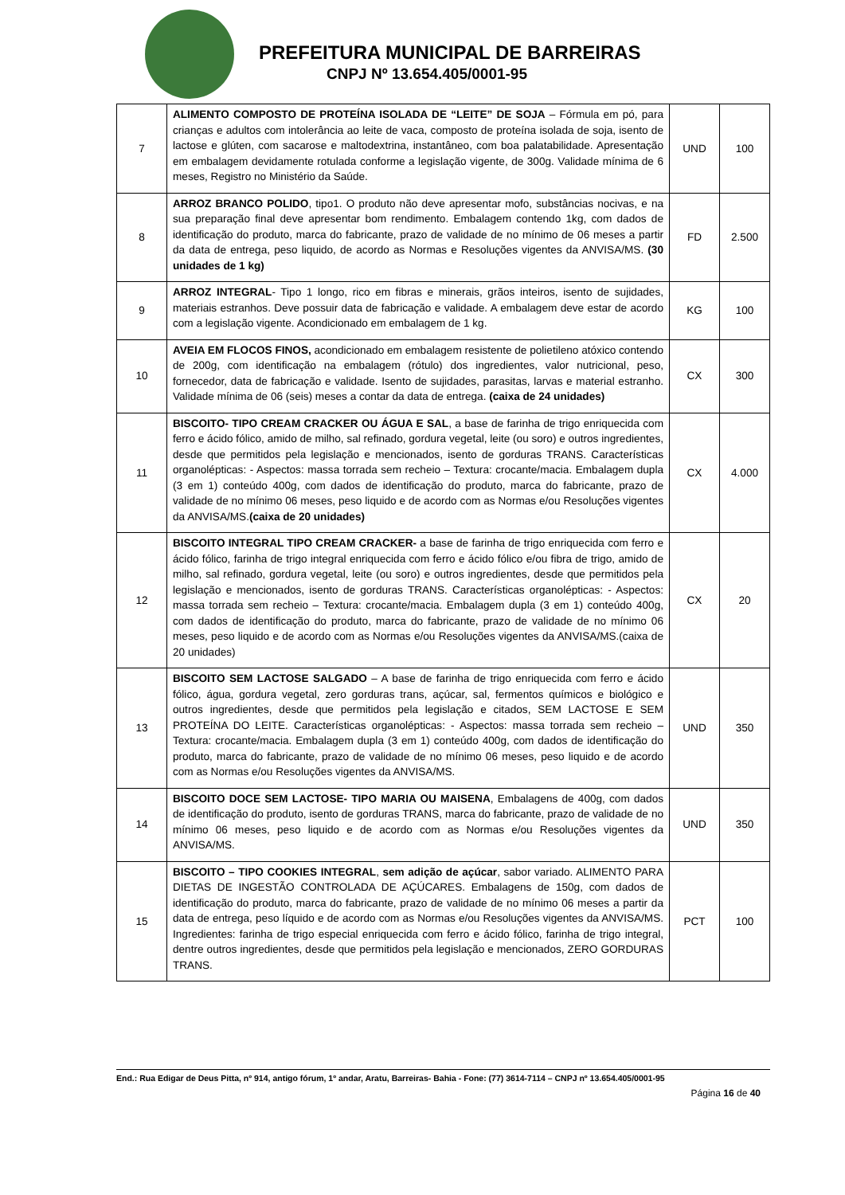PREFEITURA MUNICIPAL DE BARREIRAS
CNPJ Nº 13.654.405/0001-95
| 7 | ALIMENTO COMPOSTO DE PROTEÍNA ISOLADA DE “LEITE” DE SOJA – Fórmula em pó, para crianças e adultos com intolerância ao leite de vaca, composto de proteína isolada de soja, isento de lactose e glúten, com sacarose e maltodextrina, instantâneo, com boa palatabilidade. Apresentação em embalagem devidamente rotulada conforme a legislação vigente, de 300g. Validade mínima de 6 meses, Registro no Ministério da Saúde. | UND | 100 |
| 8 | ARROZ BRANCO POLIDO , tipo1. O produto não deve apresentar mofo, substâncias nocivas, e na sua preparação final deve apresentar bom rendimento. Embalagem contendo 1kg, com dados de identificação do produto, marca do fabricante, prazo de validade de no mínimo de 06 meses a partir da data de entrega, peso liquido, de acordo as Normas e Resoluções vigentes da ANVISA/MS. (30 unidades de 1 kg) | FD | 2.500 |
| 9 | ARROZ INTEGRAL - Tipo 1 longo, rico em fibras e minerais, grãos inteiros, isento de sujidades, materiais estranhos. Deve possuir data de fabricação e validade. A embalagem deve estar de acordo com a legislação vigente. Acondicionado em embalagem de 1 kg. | KG | 100 |
| 10 | AVEIA EM FLOCOS FINOS, acondicionado em embalagem resistente de polietileno atóxico contendo de 200g, com identificação na embalagem (rótulo) dos ingredientes, valor nutricional, peso, fornecedor, data de fabricação e validade. Isento de sujidades, parasitas, larvas e material estranho. Validade mínima de 06 (seis) meses a contar da data de entrega. (caixa de 24 unidades) | CX | 300 |
| 11 | BISCOITO- TIPO CREAM CRACKER OU ÁGUA E SAL , a base de farinha de trigo enriquecida com ferro e ácido fólico, amido de milho, sal refinado, gordura vegetal, leite (ou soro) e outros ingredientes, desde que permitidos pela legislação e mencionados, isento de gorduras TRANS. Características organolépticas: - Aspectos: massa torrada sem recheio – Textura: crocante/macia. Embalagem dupla (3 em 1) conteúdo 400g, com dados de identificação do produto, marca do fabricante, prazo de validade de no mínimo 06 meses, peso liquido e de acordo com as Normas e/ou Resoluções vigentes da ANVISA/MS. (caixa de 20 unidades) | CX | 4.000 |
| 12 | BISCOITO INTEGRAL TIPO CREAM CRACKER- a base de farinha de trigo enriquecida com ferro e ácido fólico, farinha de trigo integral enriquecida com ferro e ácido fólico e/ou fibra de trigo, amido de milho, sal refinado, gordura vegetal, leite (ou soro) e outros ingredientes, desde que permitidos pela legislação e mencionados, isento de gorduras TRANS. Características organolépticas: - Aspectos: massa torrada sem recheio – Textura: crocante/macia. Embalagem dupla (3 em 1) conteúdo 400g, com dados de identificação do produto, marca do fabricante, prazo de validade de no mínimo 06 meses, peso liquido e de acordo com as Normas e/ou Resoluções vigentes da ANVISA/MS.(caixa de 20 unidades) | CX | 20 |
| 13 | BISCOITO SEM LACTOSE SALGADO – A base de farinha de trigo enriquecida com ferro e ácido fólico, água, gordura vegetal, zero gorduras trans, açúcar, sal, fermentos químicos e biológico e outros ingredientes, desde que permitidos pela legislação e citados, SEM LACTOSE E SEM PROTEÍNA DO LEITE. Características organolépticas: - Aspectos: massa torrada sem recheio – Textura: crocante/macia. Embalagem dupla (3 em 1) conteúdo 400g, com dados de identificação do produto, marca do fabricante, prazo de validade de no mínimo 06 meses, peso liquido e de acordo com as Normas e/ou Resoluções vigentes da ANVISA/MS. | UND | 350 |
| 14 | BISCOITO DOCE SEM LACTOSE- TIPO MARIA OU MAISENA , Embalagens de 400g, com dados de identificação do produto, isento de gorduras TRANS, marca do fabricante, prazo de validade de no mínimo 06 meses, peso liquido e de acordo com as Normas e/ou Resoluções vigentes da ANVISA/MS. | UND | 350 |
| 15 | BISCOITO – TIPO COOKIES INTEGRAL , sem adição de açúcar , sabor variado. ALIMENTO PARA DIETAS DE INGESTÃO CONTROLADA DE AÇÚCARES. Embalagens de 150g, com dados de identificação do produto, marca do fabricante, prazo de validade de no mínimo 06 meses a partir da data de entrega, peso líquido e de acordo com as Normas e/ou Resoluções vigentes da ANVISA/MS. Ingredientes: farinha de trigo especial enriquecida com ferro e ácido fólico, farinha de trigo integral, dentre outros ingredientes, desde que permitidos pela legislação e mencionados, ZERO GORDURAS TRANS. | PCT | 100 |
End.: Rua Edigar de Deus Pitta, nº 914, antigo fórum, 1º andar, Aratu, Barreiras- Bahia - Fone: (77) 3614-7114 – CNPJ nº 13.654.405/0001-95
Página 16 de 40